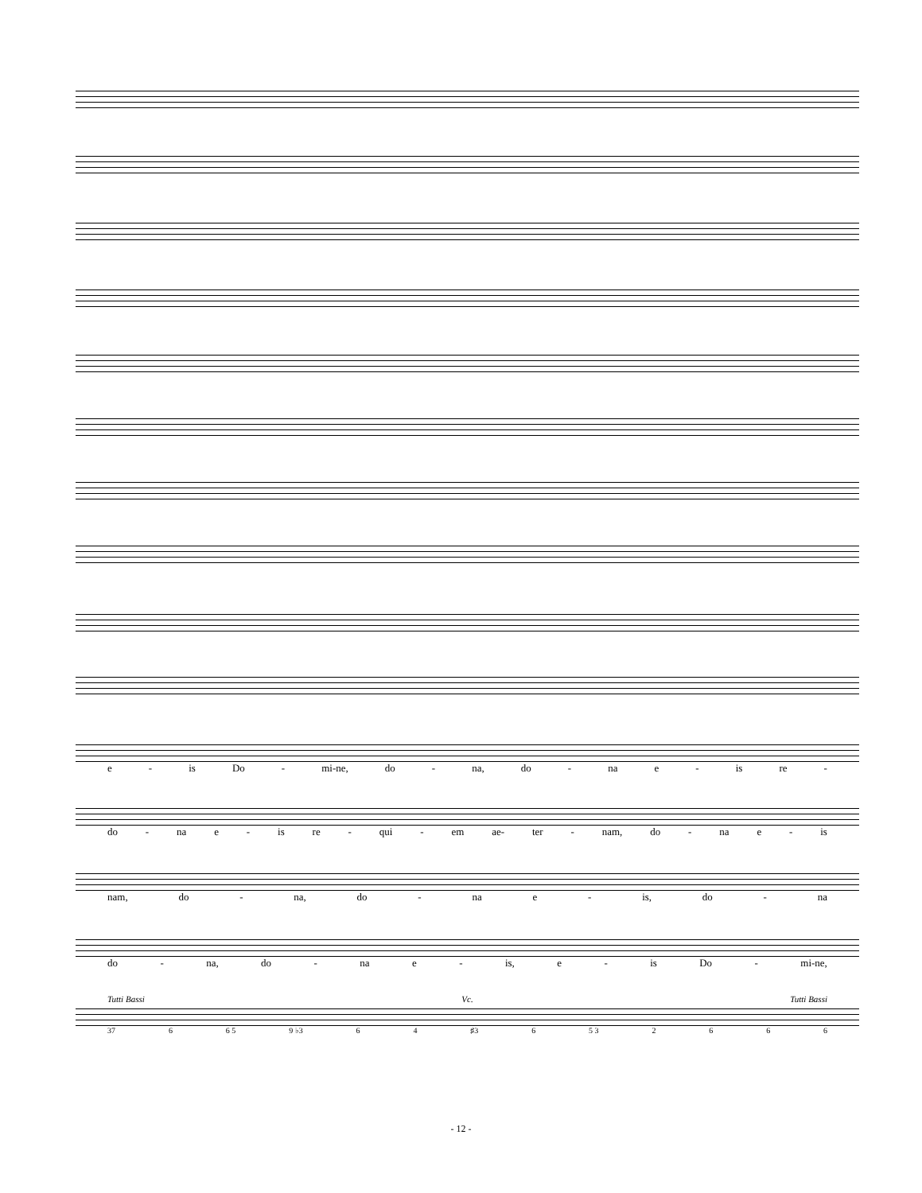e - is Do - mi-ne, do - na, do - na e - is re -
do - na e - is re - qui - em ae- ter - nam, do - na e - is
nam, do - na, do - na e - is, do - na
do - na, do - na e - is, e - is Do - mi-ne,
Tutti Bassi Vc. Tutti Bassi
37 6 6 5 9 ♭3 6 4 ♯3 6 5 3 2666
- 12 -